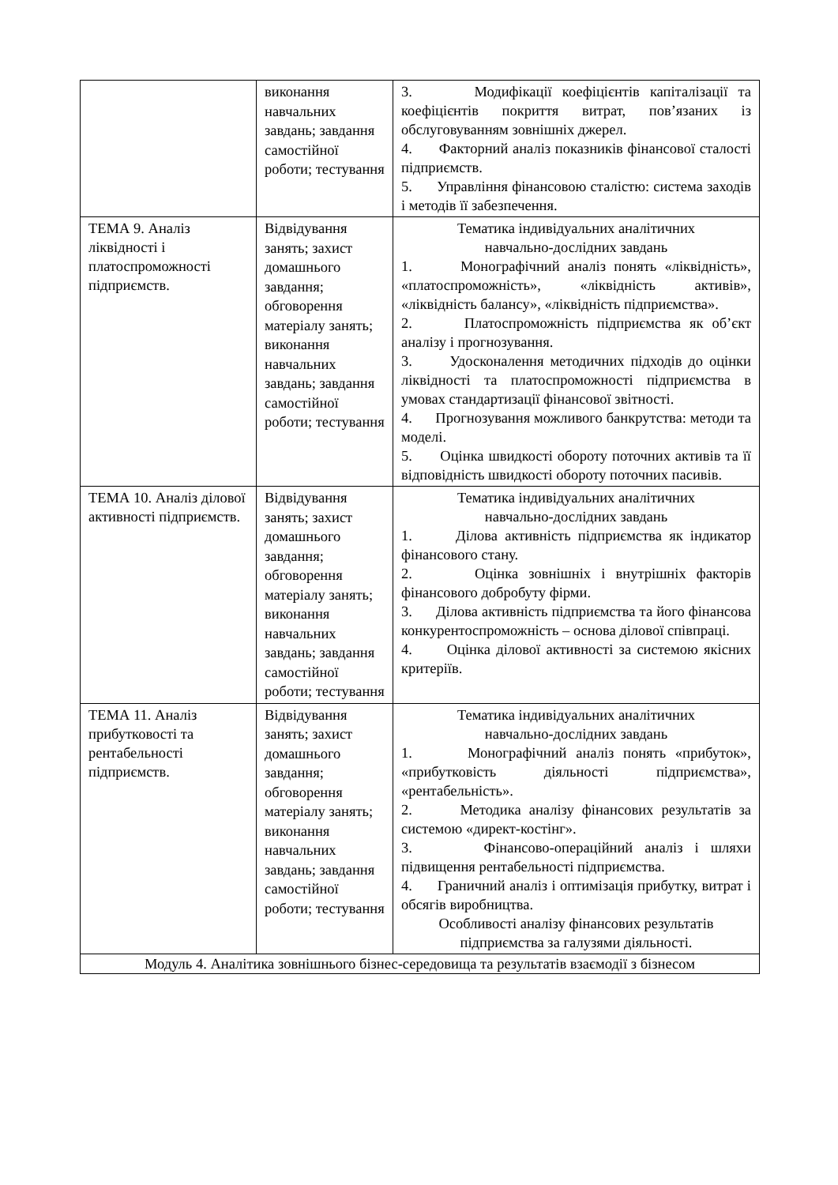| | виконання навчальних завдань; завдання самостійної роботи; тестування | 3. Модифікації коефіцієнтів капіталізації та коефіцієнтів покриття витрат, пов’язаних із обслуговуванням зовнішніх джерел. 4. Факторний аналіз показників фінансової сталості підприємств. 5. Управління фінансовою сталістю: система заходів і методів її забезпечення. |
| ТЕМА 9. Аналіз ліквідності і платоспроможності підприємств. | Відвідування занять; захист домашнього завдання; обговорення матеріалу занять; виконання навчальних завдань; завдання самостійної роботи; тестування | Тематика індивідуальних аналітичних навчально-дослідних завдань 1. Монографічний аналіз понять «ліквідність», «платоспроможність», «ліквідність активів», «ліквідність балансу», «ліквідність підприємства». 2. Платоспроможність підприємства як об’єкт аналізу і прогнозування. 3. Удосконалення методичних підходів до оцінки ліквідності та платоспроможності підприємства в умовах стандартизації фінансової звітності. 4. Прогнозування можливого банкрутства: методи та моделі. 5. Оцінка швидкості обороту поточних активів та її відповідність швидкості обороту поточних пасивів. |
| ТЕМА 10. Аналіз ділової активності підприємств. | Відвідування занять; захист домашнього завдання; обговорення матеріалу занять; виконання навчальних завдань; завдання самостійної роботи; тестування | Тематика індивідуальних аналітичних навчально-дослідних завдань 1. Ділова активність підприємства як індикатор фінансового стану. 2. Оцінка зовнішніх і внутрішніх факторів фінансового добробуту фірми. 3. Ділова активність підприємства та його фінансова конкурентоспроможність – основа ділової співпраці. 4. Оцінка ділової активності за системою якісних критеріїв. |
| ТЕМА 11. Аналіз прибутковості та рентабельності підприємств. | Відвідування занять; захист домашнього завдання; обговорення матеріалу занять; виконання навчальних завдань; завдання самостійної роботи; тестування | Тематика індивідуальних аналітичних навчально-дослідних завдань 1. Монографічний аналіз понять «прибуток», «прибутковість діяльності підприємства», «рентабельність». 2. Методика аналізу фінансових результатів за системою «директ-костінг». 3. Фінансово-операційний аналіз і шляхи підвищення рентабельності підприємства. 4. Граничний аналіз і оптимізація прибутку, витрат і обсягів виробництва. Особливості аналізу фінансових результатів підприємства за галузями діяльності. |
| Модуль 4. Аналітика зовнішнього бізнес-середовища та результатів взаємодії з бізнесом | | |